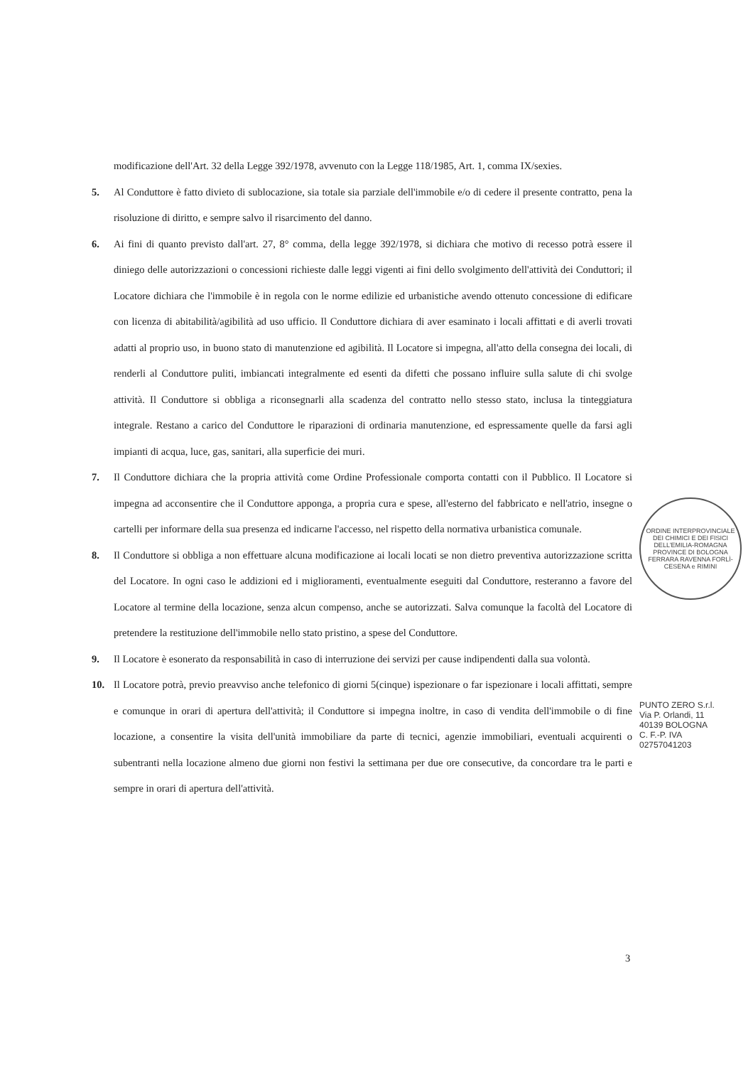modificazione dell'Art. 32 della Legge 392/1978, avvenuto con la Legge 118/1985, Art. 1, comma IX/sexies.
5. Al Conduttore è fatto divieto di sublocazione, sia totale sia parziale dell'immobile e/o di cedere il presente contratto, pena la risoluzione di diritto, e sempre salvo il risarcimento del danno.
6. Ai fini di quanto previsto dall'art. 27, 8° comma, della legge 392/1978, si dichiara che motivo di recesso potrà essere il diniego delle autorizzazioni o concessioni richieste dalle leggi vigenti ai fini dello svolgimento dell'attività dei Conduttori; il Locatore dichiara che l'immobile è in regola con le norme edilizie ed urbanistiche avendo ottenuto concessione di edificare con licenza di abitabilità/agibilità ad uso ufficio. Il Conduttore dichiara di aver esaminato i locali affittati e di averli trovati adatti al proprio uso, in buono stato di manutenzione ed agibilità. Il Locatore si impegna, all'atto della consegna dei locali, di renderli al Conduttore puliti, imbiancati integralmente ed esenti da difetti che possano influire sulla salute di chi svolge attività. Il Conduttore si obbliga a riconsegnarli alla scadenza del contratto nello stesso stato, inclusa la tinteggiatura integrale. Restano a carico del Conduttore le riparazioni di ordinaria manutenzione, ed espressamente quelle da farsi agli impianti di acqua, luce, gas, sanitari, alla superficie dei muri.
7. Il Conduttore dichiara che la propria attività come Ordine Professionale comporta contatti con il Pubblico. Il Locatore si impegna ad acconsentire che il Conduttore apponga, a propria cura e spese, all'esterno del fabbricato e nell'atrio, insegne o cartelli per informare della sua presenza ed indicarne l'accesso, nel rispetto della normativa urbanistica comunale.
8. Il Conduttore si obbliga a non effettuare alcuna modificazione ai locali locati se non dietro preventiva autorizzazione scritta del Locatore. In ogni caso le addizioni ed i miglioramenti, eventualmente eseguiti dal Conduttore, resteranno a favore del Locatore al termine della locazione, senza alcun compenso, anche se autorizzati. Salva comunque la facoltà del Locatore di pretendere la restituzione dell'immobile nello stato pristino, a spese del Conduttore.
9. Il Locatore è esonerato da responsabilità in caso di interruzione dei servizi per cause indipendenti dalla sua volontà.
10. Il Locatore potrà, previo preavviso anche telefonico di giorni 5(cinque) ispezionare o far ispezionare i locali affittati, sempre e comunque in orari di apertura dell'attività; il Conduttore si impegna inoltre, in caso di vendita dell'immobile o di fine locazione, a consentire la visita dell'unità immobiliare da parte di tecnici, agenzie immobiliari, eventuali acquirenti o subentranti nella locazione almeno due giorni non festivi la settimana per due ore consecutive, da concordare tra le parti e sempre in orari di apertura dell'attività.
ORDINE INTERPROVINCIALE DEI CHIMICI E DEI FISICI DELL'EMILIA-ROMAGNA
PROVINCE DI BOLOGNA FERRARA RAVENNA FORLÌ-CESENA e RIMINI
PUNTO ZERO S.r.l.
Via P. Orlandi, 11
40139 BOLOGNA
C. F.-P. IVA 02757041203
3